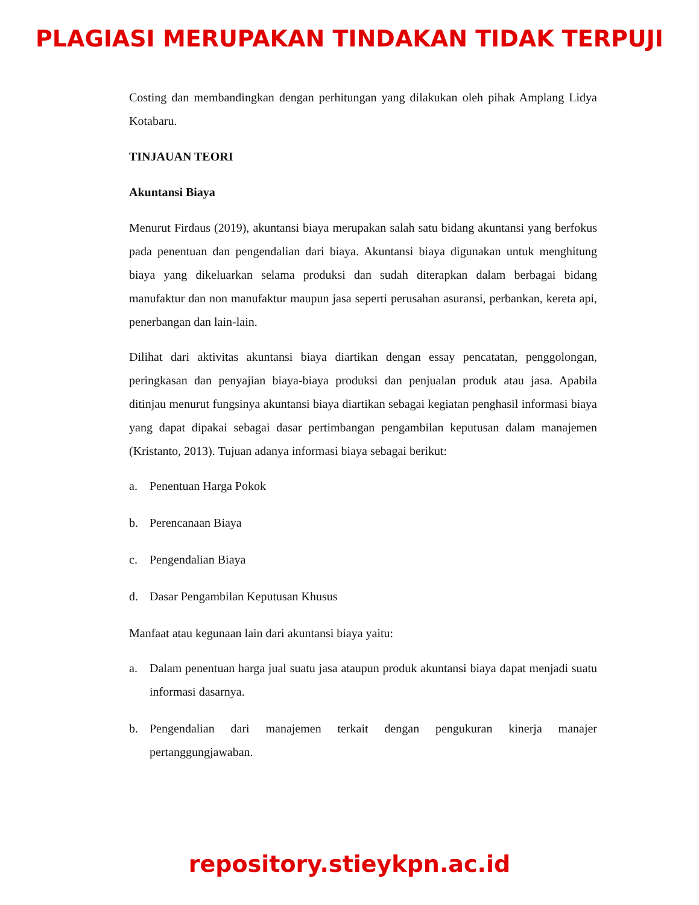PLAGIASI MERUPAKAN TINDAKAN TIDAK TERPUJI
Costing dan membandingkan dengan perhitungan yang dilakukan oleh pihak Amplang Lidya Kotabaru.
TINJAUAN TEORI
Akuntansi Biaya
Menurut Firdaus (2019), akuntansi biaya merupakan salah satu bidang akuntansi yang berfokus pada penentuan dan pengendalian dari biaya. Akuntansi biaya digunakan untuk menghitung biaya yang dikeluarkan selama produksi dan sudah diterapkan dalam berbagai bidang manufaktur dan non manufaktur maupun jasa seperti perusahan asuransi, perbankan, kereta api, penerbangan dan lain-lain.
Dilihat dari aktivitas akuntansi biaya diartikan dengan essay pencatatan, penggolongan, peringkasan dan penyajian biaya-biaya produksi dan penjualan produk atau jasa. Apabila ditinjau menurut fungsinya akuntansi biaya diartikan sebagai kegiatan penghasil informasi biaya yang dapat dipakai sebagai dasar pertimbangan pengambilan keputusan dalam manajemen (Kristanto, 2013). Tujuan adanya informasi biaya sebagai berikut:
a. Penentuan Harga Pokok
b. Perencanaan Biaya
c. Pengendalian Biaya
d. Dasar Pengambilan Keputusan Khusus
Manfaat atau kegunaan lain dari akuntansi biaya yaitu:
a. Dalam penentuan harga jual suatu jasa ataupun produk akuntansi biaya dapat menjadi suatu informasi dasarnya.
b. Pengendalian dari manajemen terkait dengan pengukuran kinerja manajer pertanggungjawaban.
repository.stieykpn.ac.id